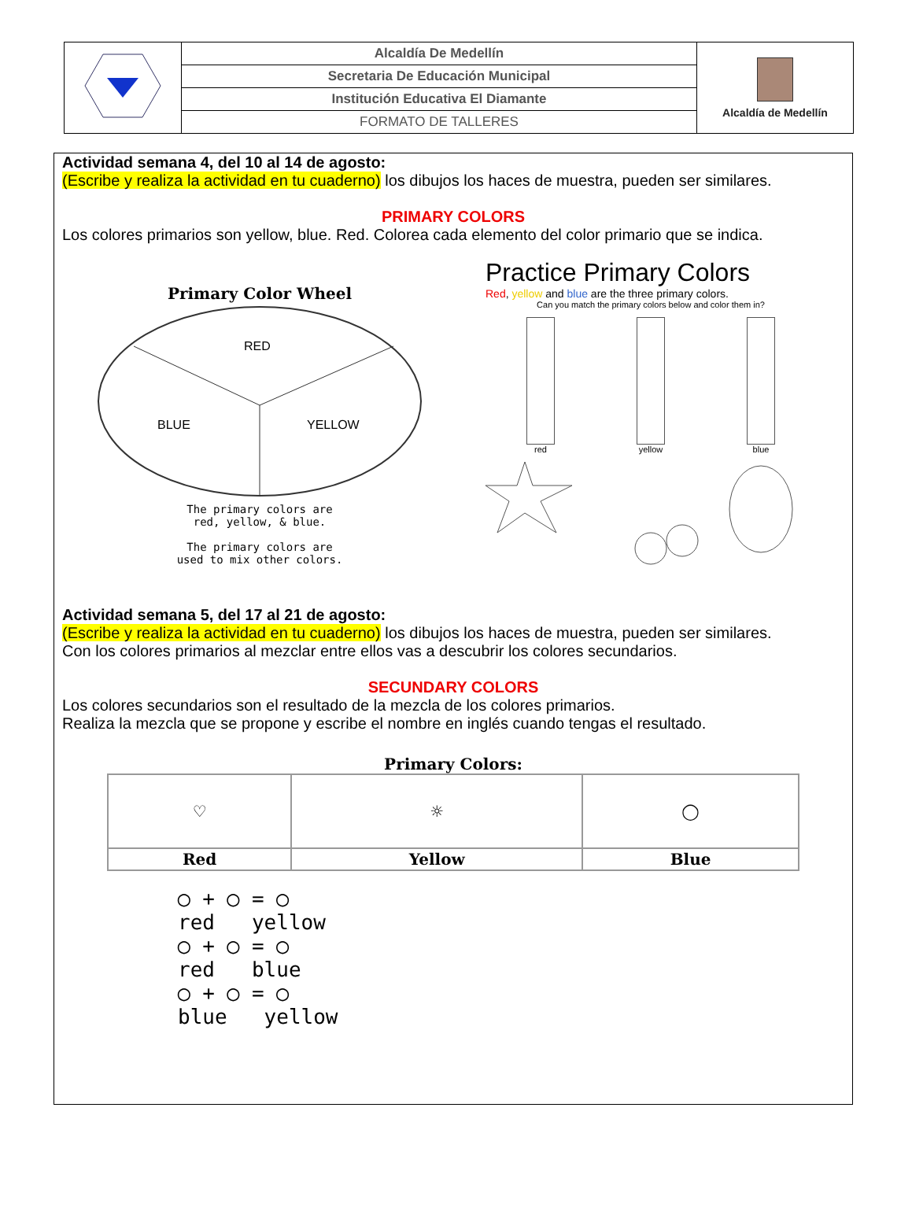| | Alcaldía De Medellín | Alcaldía de Medellín |
| | Secretaria De Educación Municipal | |
| | Institución Educativa El Diamante | |
| | FORMATO DE TALLERES | |
Actividad semana 4, del 10 al 14 de agosto:
(Escribe y realiza la actividad en tu cuaderno) los dibujos los haces de muestra, pueden ser similares.
PRIMARY COLORS
Los colores primarios son yellow, blue. Red. Colorea cada elemento del color primario que se indica.
Primary Color Wheel
RED
BLUE
YELLOW
The primary colors are
red, yellow, & blue.
The primary colors are
used to mix other colors.
Practice Primary Colors
Red, yellow and blue are the three primary colors.
Can you match the primary colors below and color them in?
red yellow blue
Actividad semana 5, del 17 al 21 de agosto:
(Escribe y realiza la actividad en tu cuaderno) los dibujos los haces de muestra, pueden ser similares.
Con los colores primarios al mezclar entre ellos vas a descubrir los colores secundarios.
SECUNDARY COLORS
Los colores secundarios son el resultado de la mezcla de los colores primarios.
Realiza la mezcla que se propone y escribe el nombre en inglés cuando tengas el resultado.
Primary Colors:
| ♡ | ☼ | ◯ |
| Red | Yellow | Blue |
◯ + ◯ = ◯
red yellow
◯ + ◯ = ◯
red blue
◯ + ◯ = ◯
blue yellow